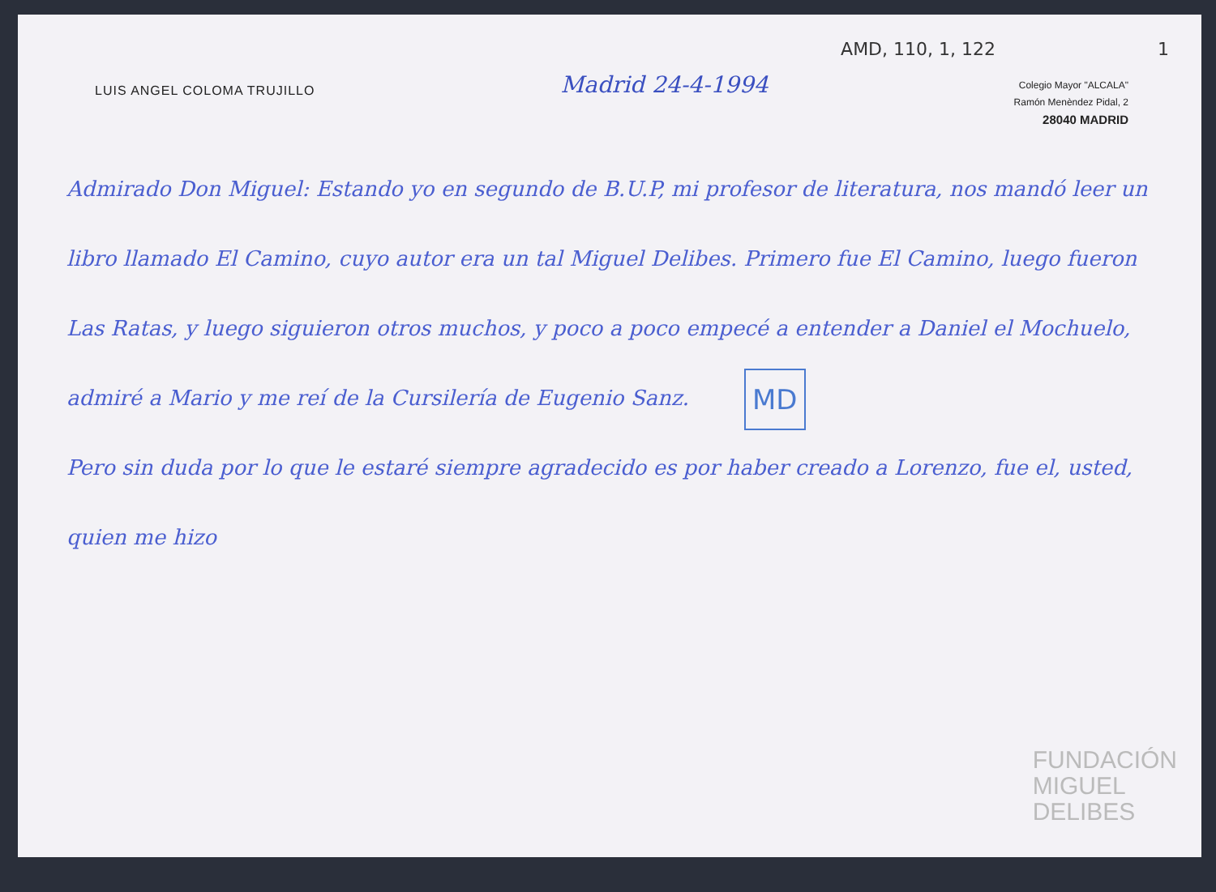AMD, 110, 1, 122 1
LUIS ANGEL COLOMA TRUJILLO
Madrid 24-4-1994
Colegio Mayor "ALCALA"
Ramón Menèndez Pidal, 2
28040 MADRID
Admirado Don Miguel: Estando yo en segundo de B.U.P, mi profesor de literatura, nos mandó leer un libro llamado El Camino, cuyo autor era un tal Miguel Delibes. Primero fue El Camino, luego fueron Las Ratas, y luego siguieron otros muchos, y poco a poco empecé a entender a Daniel el Mochuelo, admiré a Mario y me reí de la Cursilería de Eugenio Sanz. MD
Pero sin duda por lo que le estaré siempre agradecido es por haber creado a Lorenzo, fue el, usted, quien me hizo
FUNDACIÓN
MIGUEL
DELIBES